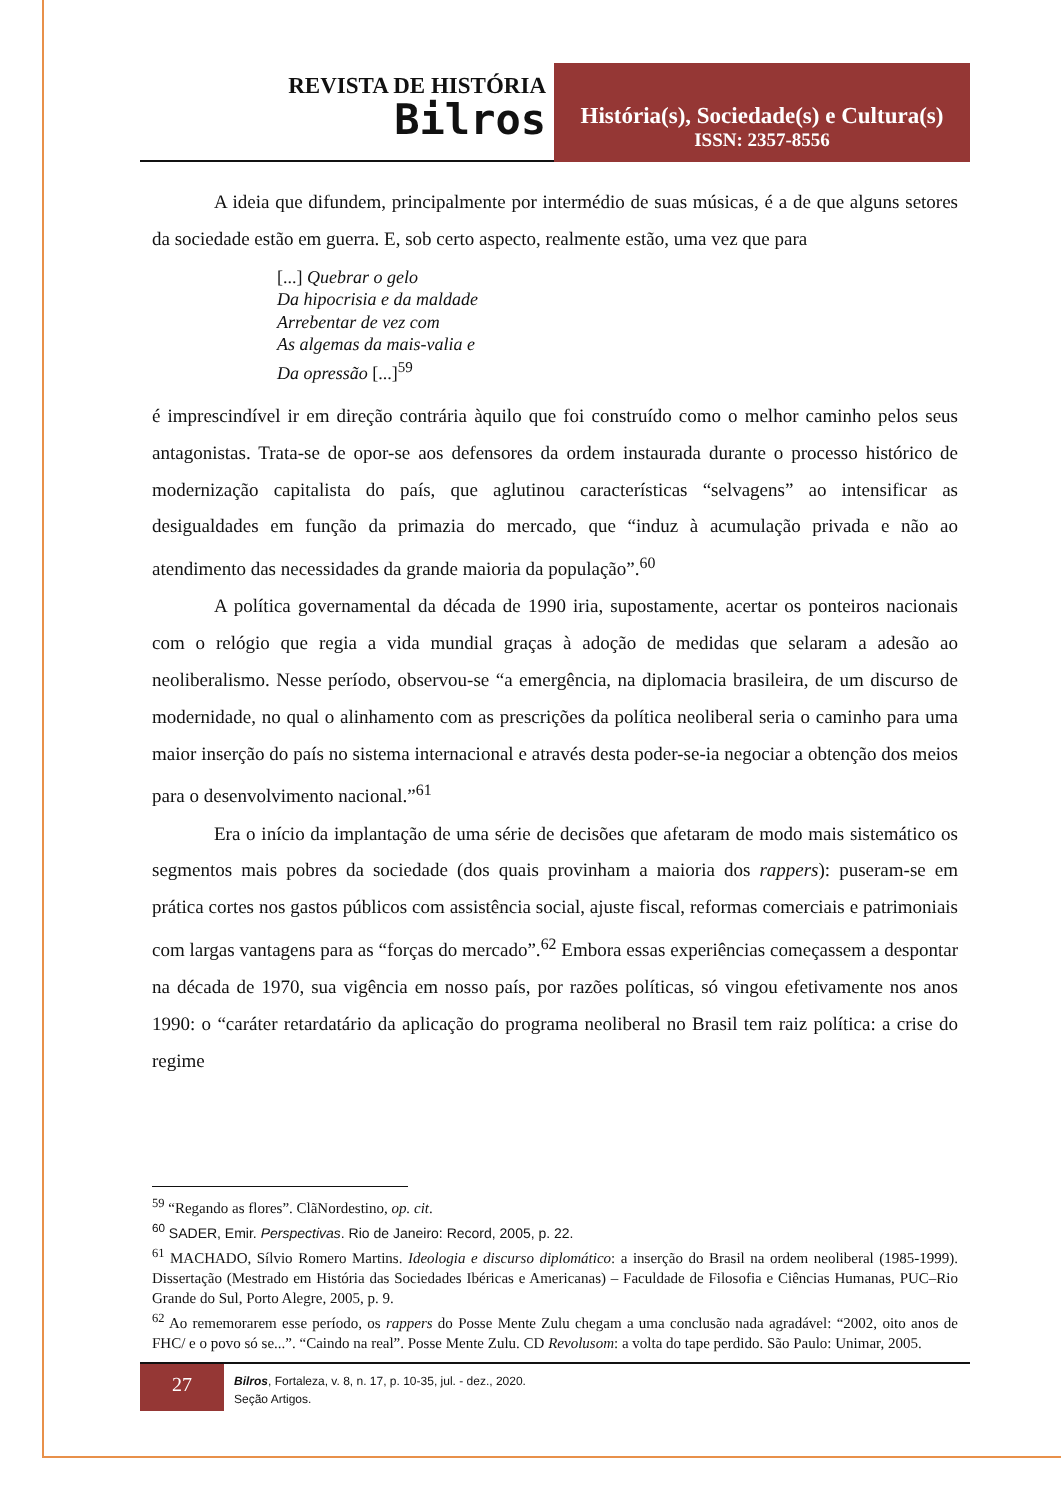REVISTA DE HISTÓRIA
Bilros
História(s), Sociedade(s) e Cultura(s)
ISSN: 2357-8556
A ideia que difundem, principalmente por intermédio de suas músicas, é a de que alguns setores da sociedade estão em guerra. E, sob certo aspecto, realmente estão, uma vez que para
[...] Quebrar o gelo
Da hipocrisia e da maldade
Arrebentar de vez com
As algemas da mais-valia e
Da opressão [...]<sup>59</sup>
é imprescindível ir em direção contrária àquilo que foi construído como o melhor caminho pelos seus antagonistas. Trata-se de opor-se aos defensores da ordem instaurada durante o processo histórico de modernização capitalista do país, que aglutinou características “selvagens” ao intensificar as desigualdades em função da primazia do mercado, que “induz à acumulação privada e não ao atendimento das necessidades da grande maioria da população”.<sup>60</sup>
A política governamental da década de 1990 iria, supostamente, acertar os ponteiros nacionais com o relógio que regia a vida mundial graças à adoção de medidas que selaram a adesão ao neoliberalismo. Nesse período, observou-se “a emergência, na diplomacia brasileira, de um discurso de modernidade, no qual o alinhamento com as prescrições da política neoliberal seria o caminho para uma maior inserção do país no sistema internacional e através desta poder-se-ia negociar a obtenção dos meios para o desenvolvimento nacional.”<sup>61</sup>
Era o início da implantação de uma série de decisões que afetaram de modo mais sistemático os segmentos mais pobres da sociedade (dos quais provinham a maioria dos rappers): puseram-se em prática cortes nos gastos públicos com assistência social, ajuste fiscal, reformas comerciais e patrimoniais com largas vantagens para as “forças do mercado”.<sup>62</sup> Embora essas experiências começassem a despontar na década de 1970, sua vigência em nosso país, por razões políticas, só vingou efetivamente nos anos 1990: o “caráter retardatário da aplicação do programa neoliberal no Brasil tem raiz política: a crise do regime
<sup>59</sup> “Regando as flores”. ClãNordestino, op. cit.
<sup>60</sup> SADER, Emir. Perspectivas. Rio de Janeiro: Record, 2005, p. 22.
<sup>61</sup> MACHADO, Sílvio Romero Martins. Ideologia e discurso diplomático: a inserção do Brasil na ordem neoliberal (1985-1999). Dissertação (Mestrado em História das Sociedades Ibéricas e Americanas) – Faculdade de Filosofia e Ciências Humanas, PUC–Rio Grande do Sul, Porto Alegre, 2005, p. 9.
<sup>62</sup> Ao rememorarem esse período, os rappers do Posse Mente Zulu chegam a uma conclusão nada agradável: “2002, oito anos de FHC/ e o povo só se...”. “Caindo na real”. Posse Mente Zulu. CD Revolusom: a volta do tape perdido. São Paulo: Unimar, 2005.
27
Bilros, Fortaleza, v. 8, n. 17, p. 10-35, jul. - dez., 2020.
Seção Artigos.